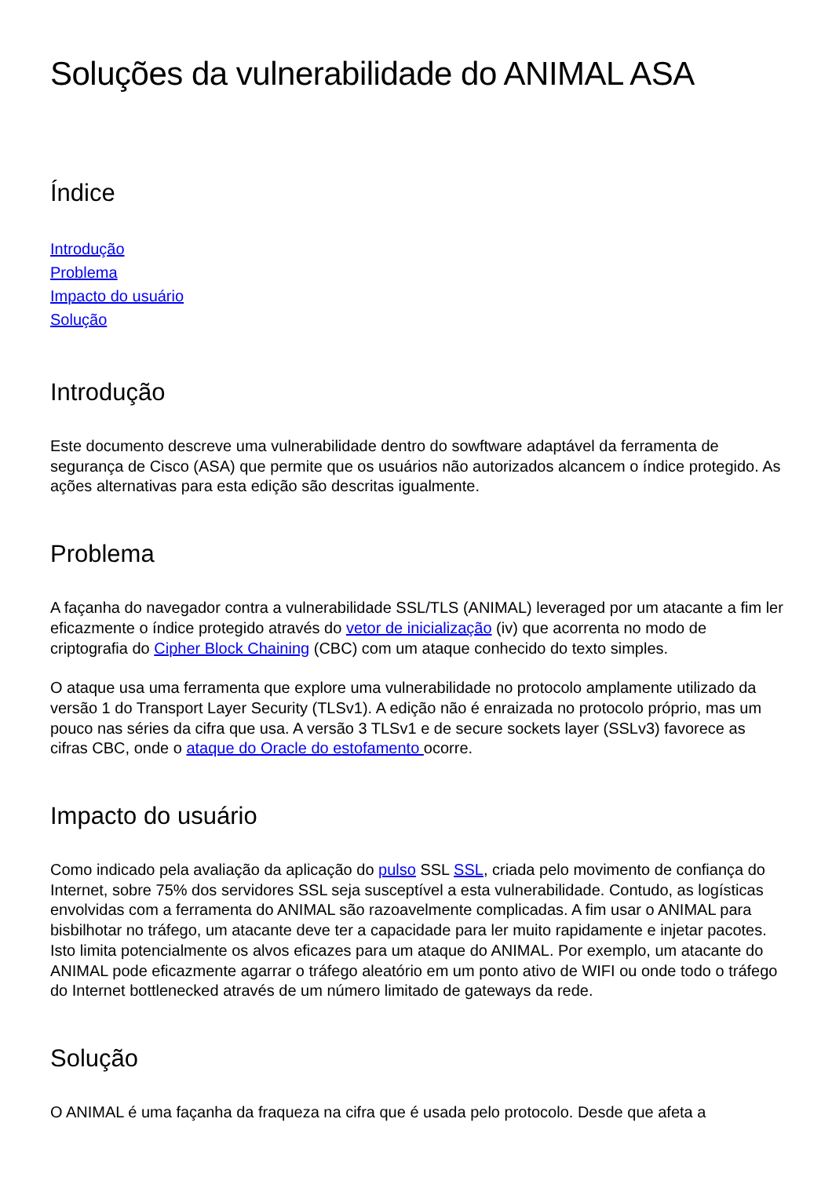Soluções da vulnerabilidade do ANIMAL ASA
Índice
Introdução
Problema
Impacto do usuário
Solução
Introdução
Este documento descreve uma vulnerabilidade dentro do sowftware adaptável da ferramenta de segurança de Cisco (ASA) que permite que os usuários não autorizados alcancem o índice protegido. As ações alternativas para esta edição são descritas igualmente.
Problema
A façanha do navegador contra a vulnerabilidade SSL/TLS (ANIMAL) leveraged por um atacante a fim ler eficazmente o índice protegido através do vetor de inicialização (iv) que acorrenta no modo de criptografia do Cipher Block Chaining (CBC) com um ataque conhecido do texto simples.
O ataque usa uma ferramenta que explore uma vulnerabilidade no protocolo amplamente utilizado da versão 1 do Transport Layer Security (TLSv1). A edição não é enraizada no protocolo próprio, mas um pouco nas séries da cifra que usa. A versão 3 TLSv1 e de secure sockets layer (SSLv3) favorece as cifras CBC, onde o ataque do Oracle do estofamento ocorre.
Impacto do usuário
Como indicado pela avaliação da aplicação do pulso SSL SSL, criada pelo movimento de confiança do Internet, sobre 75% dos servidores SSL seja susceptível a esta vulnerabilidade. Contudo, as logísticas envolvidas com a ferramenta do ANIMAL são razoavelmente complicadas. A fim usar o ANIMAL para bisbilhotar no tráfego, um atacante deve ter a capacidade para ler muito rapidamente e injetar pacotes. Isto limita potencialmente os alvos eficazes para um ataque do ANIMAL. Por exemplo, um atacante do ANIMAL pode eficazmente agarrar o tráfego aleatório em um ponto ativo de WIFI ou onde todo o tráfego do Internet bottlenecked através de um número limitado de gateways da rede.
Solução
O ANIMAL é uma façanha da fraqueza na cifra que é usada pelo protocolo. Desde que afeta a